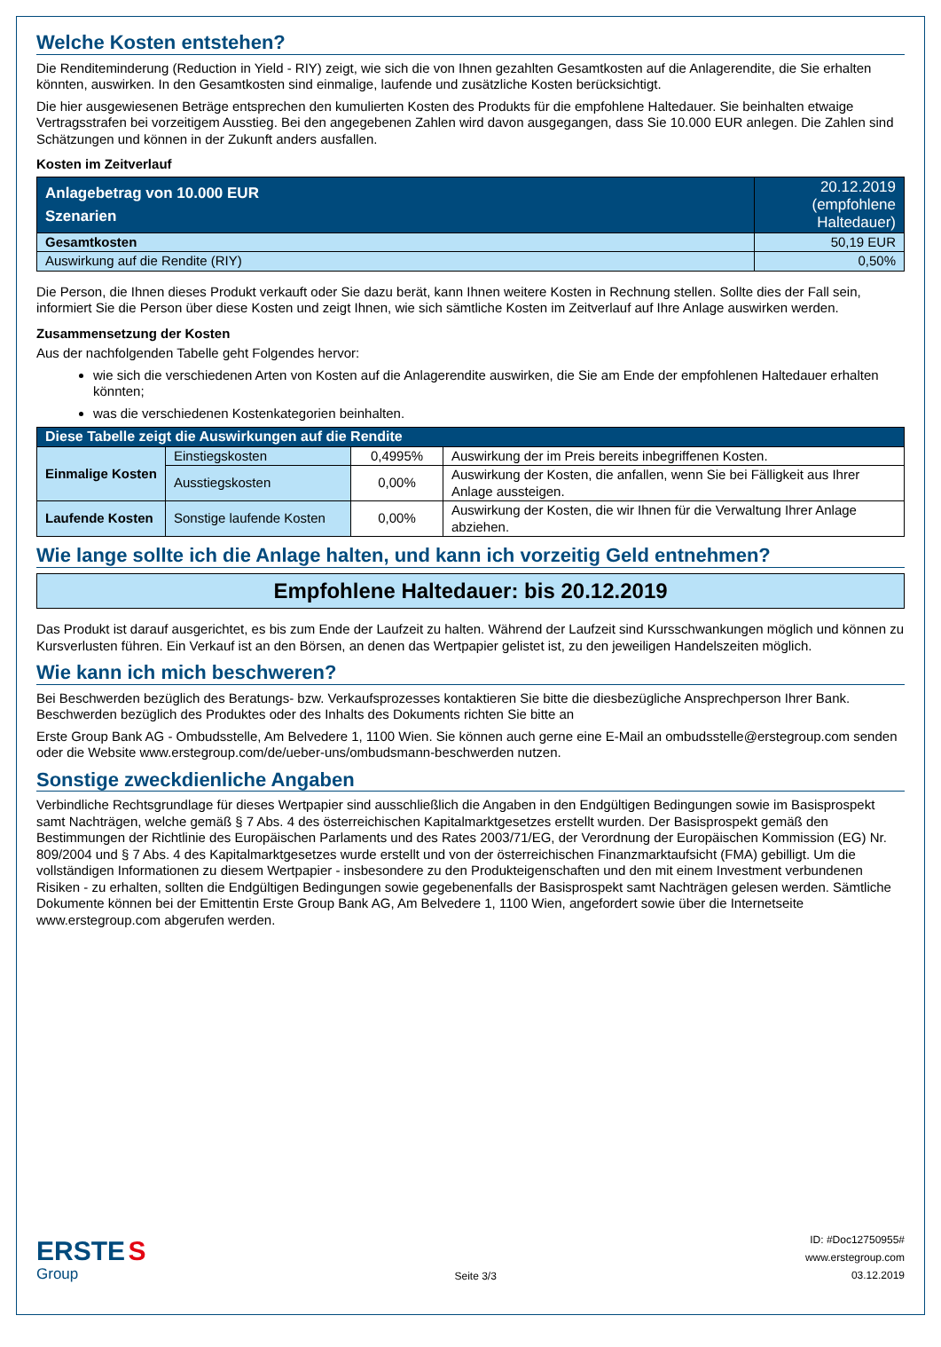Welche Kosten entstehen?
Die Renditeminderung (Reduction in Yield - RIY) zeigt, wie sich die von Ihnen gezahlten Gesamtkosten auf die Anlagerendite, die Sie erhalten könnten, auswirken. In den Gesamtkosten sind einmalige, laufende und zusätzliche Kosten berücksichtigt.
Die hier ausgewiesenen Beträge entsprechen den kumulierten Kosten des Produkts für die empfohlene Haltedauer. Sie beinhalten etwaige Vertragsstrafen bei vorzeitigem Ausstieg. Bei den angegebenen Zahlen wird davon ausgegangen, dass Sie 10.000 EUR anlegen. Die Zahlen sind Schätzungen und können in der Zukunft anders ausfallen.
Kosten im Zeitverlauf
| Anlagebetrag von 10.000 EUR Szenarien | 20.12.2019 (empfohlene Haltedauer) |
| --- | --- |
| Gesamtkosten | 50,19 EUR |
| Auswirkung auf die Rendite (RIY) | 0,50% |
Die Person, die Ihnen dieses Produkt verkauft oder Sie dazu berät, kann Ihnen weitere Kosten in Rechnung stellen. Sollte dies der Fall sein, informiert Sie die Person über diese Kosten und zeigt Ihnen, wie sich sämtliche Kosten im Zeitverlauf auf Ihre Anlage auswirken werden.
Zusammensetzung der Kosten
Aus der nachfolgenden Tabelle geht Folgendes hervor:
wie sich die verschiedenen Arten von Kosten auf die Anlagerendite auswirken, die Sie am Ende der empfohlenen Haltedauer erhalten könnten;
was die verschiedenen Kostenkategorien beinhalten.
| Diese Tabelle zeigt die Auswirkungen auf die Rendite | | | |
| --- | --- | --- | --- |
| Einmalige Kosten | Einstiegskosten | 0,4995% | Auswirkung der im Preis bereits inbegriffenen Kosten. |
| | Ausstiegskosten | 0,00% | Auswirkung der Kosten, die anfallen, wenn Sie bei Fälligkeit aus Ihrer Anlage aussteigen. |
| Laufende Kosten | Sonstige laufende Kosten | 0,00% | Auswirkung der Kosten, die wir Ihnen für die Verwaltung Ihrer Anlage abziehen. |
Wie lange sollte ich die Anlage halten, und kann ich vorzeitig Geld entnehmen?
Empfohlene Haltedauer: bis 20.12.2019
Das Produkt ist darauf ausgerichtet, es bis zum Ende der Laufzeit zu halten. Während der Laufzeit sind Kursschwankungen möglich und können zu Kursverlusten führen. Ein Verkauf ist an den Börsen, an denen das Wertpapier gelistet ist, zu den jeweiligen Handelszeiten möglich.
Wie kann ich mich beschweren?
Bei Beschwerden bezüglich des Beratungs- bzw. Verkaufsprozesses kontaktieren Sie bitte die diesbezügliche Ansprechperson Ihrer Bank. Beschwerden bezüglich des Produktes oder des Inhalts des Dokuments richten Sie bitte an
Erste Group Bank AG - Ombudsstelle, Am Belvedere 1, 1100 Wien. Sie können auch gerne eine E-Mail an ombudsstelle@erstegroup.com senden oder die Website www.erstegroup.com/de/ueber-uns/ombudsmann-beschwerden nutzen.
Sonstige zweckdienliche Angaben
Verbindliche Rechtsgrundlage für dieses Wertpapier sind ausschließlich die Angaben in den Endgültigen Bedingungen sowie im Basisprospekt samt Nachträgen, welche gemäß § 7 Abs. 4 des österreichischen Kapitalmarktgesetzes erstellt wurden. Der Basisprospekt gemäß den Bestimmungen der Richtlinie des Europäischen Parlaments und des Rates 2003/71/EG, der Verordnung der Europäischen Kommission (EG) Nr. 809/2004 und § 7 Abs. 4 des Kapitalmarktgesetzes wurde erstellt und von der österreichischen Finanzmarktaufsicht (FMA) gebilligt. Um die vollständigen Informationen zu diesem Wertpapier - insbesondere zu den Produkteigenschaften und den mit einem Investment verbundenen Risiken - zu erhalten, sollten die Endgültigen Bedingungen sowie gegebenenfalls der Basisprospekt samt Nachträgen gelesen werden. Sämtliche Dokumente können bei der Emittentin Erste Group Bank AG, Am Belvedere 1, 1100 Wien, angefordert sowie über die Internetseite www.erstegroup.com abgerufen werden.
ERSTE S
Group
Seite 3/3
ID: #Doc12750955#
www.erstegroup.com
03.12.2019